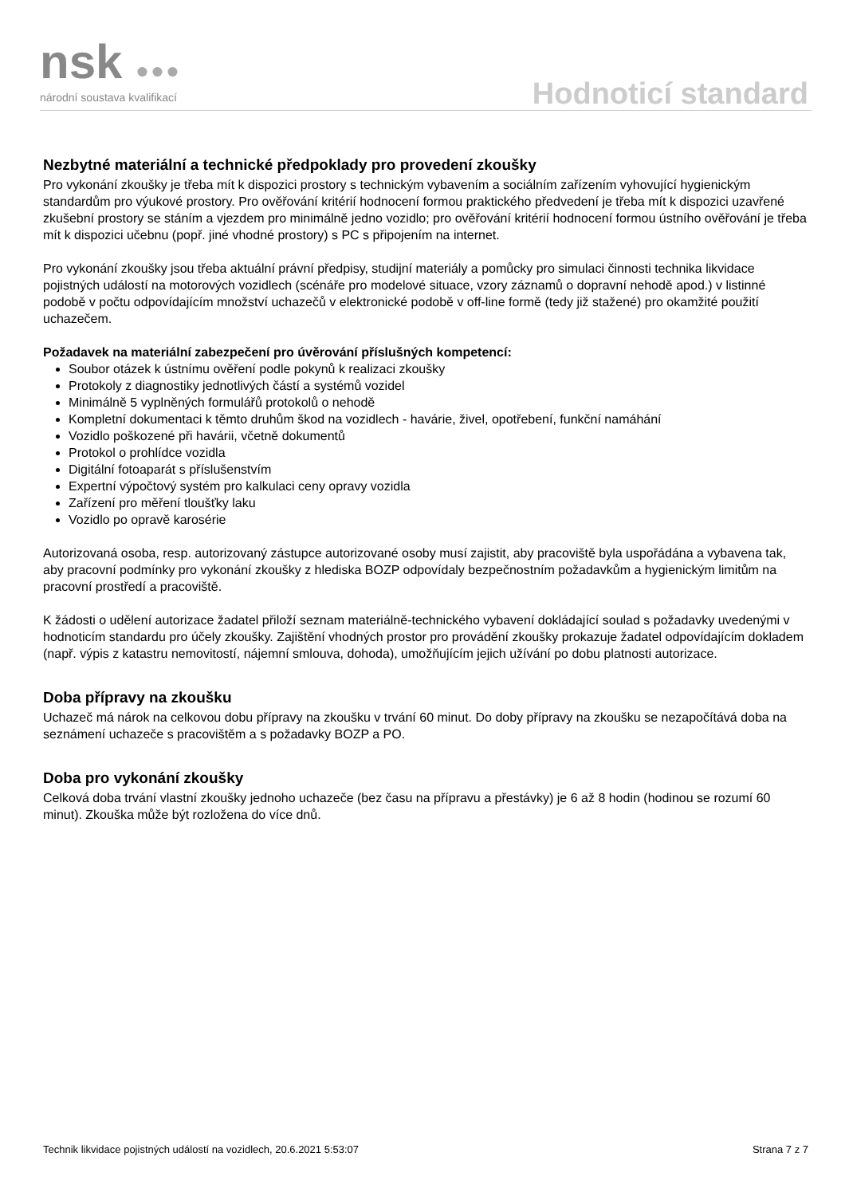nsk ●●●
národní soustava kvalifikací Hodnoticí standard
Nezbytné materiální a technické předpoklady pro provedení zkoušky
Pro vykonání zkoušky je třeba mít k dispozici prostory s technickým vybavením a sociálním zařízením vyhovující hygienickým standardům pro výukové prostory. Pro ověřování kritérií hodnocení formou praktického předvedení je třeba mít k dispozici uzavřené zkušební prostory se stáním a vjezdem pro minimálně jedno vozidlo; pro ověřování kritérií hodnocení formou ústního ověřování je třeba mít k dispozici učebnu (popř. jiné vhodné prostory) s PC s připojením na internet.
Pro vykonání zkoušky jsou třeba aktuální právní předpisy, studijní materiály a pomůcky pro simulaci činnosti technika likvidace pojistných událostí na motorových vozidlech (scénáře pro modelové situace, vzory záznamů o dopravní nehodě apod.) v listinné podobě v počtu odpovídajícím množství uchazečů v elektronické podobě v off-line formě (tedy již stažené) pro okamžité použití uchazečem.
Požadavek na materiální zabezpečení pro úvěrování příslušných kompetencí:
Soubor otázek k ústnímu ověření podle pokynů k realizaci zkoušky
Protokoly z diagnostiky jednotlivých částí a systémů vozidel
Minimálně 5 vyplněných formulářů protokolů o nehodě
Kompletní dokumentaci k těmto druhům škod na vozidlech - havárie, živel, opotřebení, funkční namáhání
Vozidlo poškozené při havárii, včetně dokumentů
Protokol o prohlídce vozidla
Digitální fotoaparát s příslušenstvím
Expertní výpočtový systém pro kalkulaci ceny opravy vozidla
Zařízení pro měření tloušťky laku
Vozidlo po opravě karosérie
Autorizovaná osoba, resp. autorizovaný zástupce autorizované osoby musí zajistit, aby pracoviště byla uspořádána a vybavena tak, aby pracovní podmínky pro vykonání zkoušky z hlediska BOZP odpovídaly bezpečnostním požadavkům a hygienickým limitům na pracovní prostředí a pracoviště.
K žádosti o udělení autorizace žadatel přiloží seznam materiálně-technického vybavení dokládající soulad s požadavky uvedenými v hodnoticím standardu pro účely zkoušky. Zajištění vhodných prostor pro provádění zkoušky prokazuje žadatel odpovídajícím dokladem (např. výpis z katastru nemovitostí, nájemní smlouva, dohoda), umožňujícím jejich užívání po dobu platnosti autorizace.
Doba přípravy na zkoušku
Uchazeč má nárok na celkovou dobu přípravy na zkoušku v trvání 60 minut. Do doby přípravy na zkoušku se nezapočítává doba na seznámení uchazeče s pracovištěm a s požadavky BOZP a PO.
Doba pro vykonání zkoušky
Celková doba trvání vlastní zkoušky jednoho uchazeče (bez času na přípravu a přestávky) je 6 až 8 hodin (hodinou se rozumí 60 minut). Zkouška může být rozložena do více dnů.
Technik likvidace pojistných událostí na vozidlech, 20.6.2021 5:53:07 Strana 7 z 7